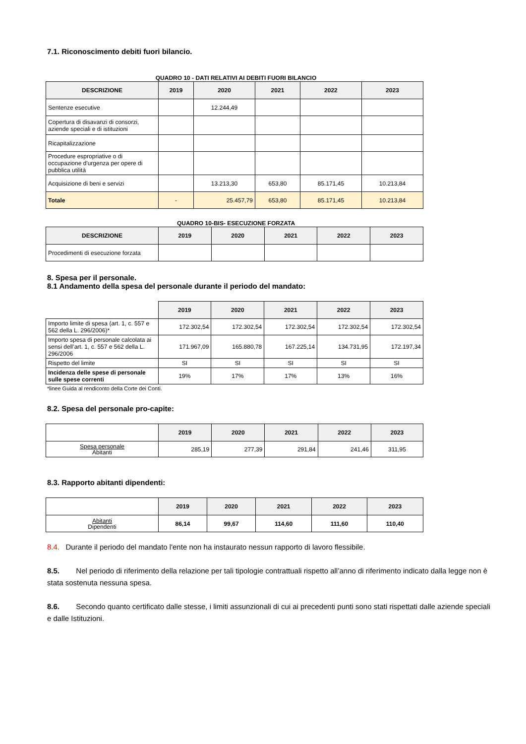7.1. Riconoscimento debiti fuori bilancio.
QUADRO 10 - DATI RELATIVI AI DEBITI FUORI BILANCIO
| DESCRIZIONE | 2019 | 2020 | 2021 | 2022 | 2023 |
| --- | --- | --- | --- | --- | --- |
| Sentenze esecutive | | 12.244,49 | | | |
| Copertura di disavanzi di consorzi, aziende speciali e di istituzioni | | | | | |
| Ricapitalizzazione | | | | | |
| Procedure espropriative o di occupazione d'urgenza per opere di pubblica utilità | | | | | |
| Acquisizione di beni e servizi | | 13.213,30 | 653,80 | 85.171,45 | 10.213,84 |
| Totale | - | 25.457,79 | 653,80 | 85.171,45 | 10.213,84 |
QUADRO 10-BIS- ESECUZIONE FORZATA
| DESCRIZIONE | 2019 | 2020 | 2021 | 2022 | 2023 |
| --- | --- | --- | --- | --- | --- |
| Procedimenti di esecuzione forzata | | | | | |
8. Spesa per il personale.
8.1 Andamento della spesa del personale durante il periodo del mandato:
| | 2019 | 2020 | 2021 | 2022 | 2023 |
| Importo limite di spesa (art. 1, c. 557 e 562 della L. 296/2006)* | 172.302,54 | 172.302,54 | 172.302,54 | 172.302,54 | 172.302,54 |
| Importo spesa di personale calcolata ai sensi dell’art. 1, c. 557 e 562 della L. 296/2006 | 171.967,09 | 165.880,78 | 167.225,14 | 134.731,95 | 172.197,34 |
| Rispetto del limite | SI | SI | SI | SI | SI |
| Incidenza delle spese di personale sulle spese correnti | 19% | 17% | 17% | 13% | 16% |
*linee Guida al rendiconto della Corte dei Conti.
8.2. Spesa del personale pro-capite:
| | 2019 | 2020 | 2021 | 2022 | 2023 |
| Spesa personale Abitanti | 285,19 | 277,39 | 291,84 | 241,46 | 311,95 |
8.3. Rapporto abitanti dipendenti:
| | 2019 | 2020 | 2021 | 2022 | 2023 |
| Abitanti Dipendenti | 86,14 | 99,67 | 114,60 | 111,60 | 110,40 |
8.4. Durante il periodo del mandato l'ente non ha instaurato nessun rapporto di lavoro flessibile.
8.5. Nel periodo di riferimento della relazione per tali tipologie contrattuali rispetto all’anno di riferimento indicato dalla legge non è stata sostenuta nessuna spesa.
8.6. Secondo quanto certificato dalle stesse, i limiti assunzionali di cui ai precedenti punti sono stati rispettati dalle aziende speciali e dalle Istituzioni.